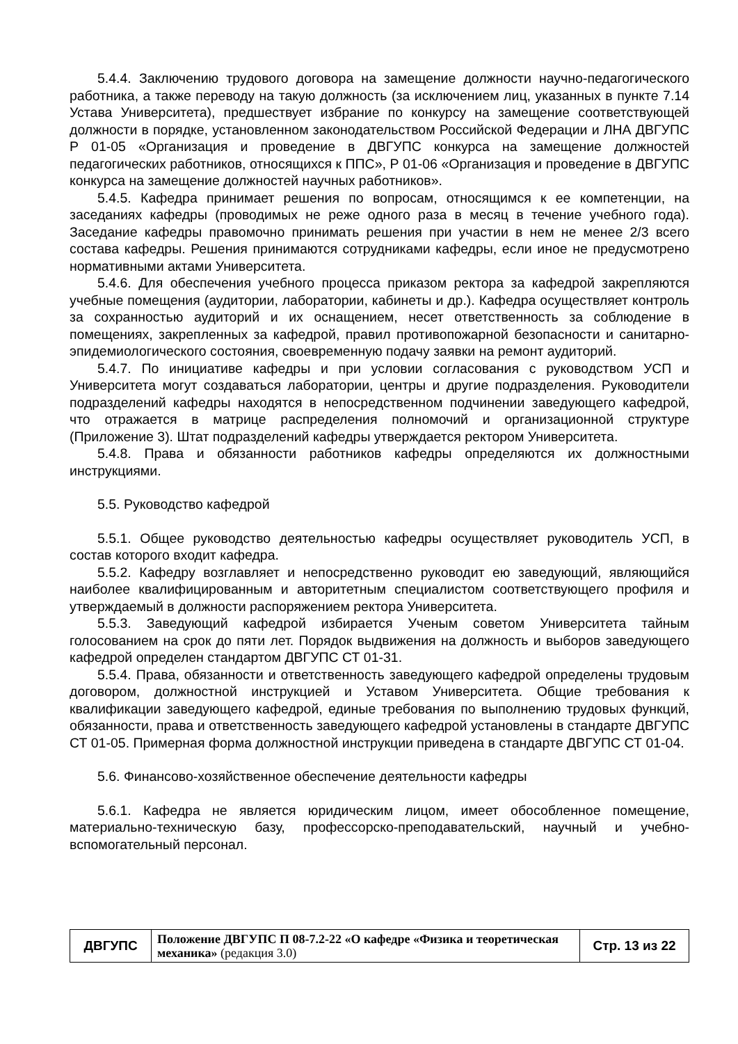5.4.4. Заключению трудового договора на замещение должности научно-педагогического работника, а также переводу на такую должность (за исключением лиц, указанных в пункте 7.14 Устава Университета), предшествует избрание по конкурсу на замещение соответствующей должности в порядке, установленном законодательством Российской Федерации и ЛНА ДВГУПС Р 01-05 «Организация и проведение в ДВГУПС конкурса на замещение должностей педагогических работников, относящихся к ППС», Р 01-06 «Организация и проведение в ДВГУПС конкурса на замещение должностей научных работников».
5.4.5. Кафедра принимает решения по вопросам, относящимся к ее компетенции, на заседаниях кафедры (проводимых не реже одного раза в месяц в течение учебного года). Заседание кафедры правомочно принимать решения при участии в нем не менее 2/3 всего состава кафедры. Решения принимаются сотрудниками кафедры, если иное не предусмотрено нормативными актами Университета.
5.4.6. Для обеспечения учебного процесса приказом ректора за кафедрой закрепляются учебные помещения (аудитории, лаборатории, кабинеты и др.). Кафедра осуществляет контроль за сохранностью аудиторий и их оснащением, несет ответственность за соблюдение в помещениях, закрепленных за кафедрой, правил противопожарной безопасности и санитарно-эпидемиологического состояния, своевременную подачу заявки на ремонт аудиторий.
5.4.7. По инициативе кафедры и при условии согласования с руководством УСП и Университета могут создаваться лаборатории, центры и другие подразделения. Руководители подразделений кафедры находятся в непосредственном подчинении заведующего кафедрой, что отражается в матрице распределения полномочий и организационной структуре (Приложение 3). Штат подразделений кафедры утверждается ректором Университета.
5.4.8. Права и обязанности работников кафедры определяются их должностными инструкциями.
5.5. Руководство кафедрой
5.5.1. Общее руководство деятельностью кафедры осуществляет руководитель УСП, в состав которого входит кафедра.
5.5.2. Кафедру возглавляет и непосредственно руководит ею заведующий, являющийся наиболее квалифицированным и авторитетным специалистом соответствующего профиля и утверждаемый в должности распоряжением ректора Университета.
5.5.3. Заведующий кафедрой избирается Ученым советом Университета тайным голосованием на срок до пяти лет. Порядок выдвижения на должность и выборов заведующего кафедрой определен стандартом ДВГУПС СТ 01-31.
5.5.4. Права, обязанности и ответственность заведующего кафедрой определены трудовым договором, должностной инструкцией и Уставом Университета. Общие требования к квалификации заведующего кафедрой, единые требования по выполнению трудовых функций, обязанности, права и ответственность заведующего кафедрой установлены в стандарте ДВГУПС СТ 01-05. Примерная форма должностной инструкции приведена в стандарте ДВГУПС СТ 01-04.
5.6. Финансово-хозяйственное обеспечение деятельности кафедры
5.6.1. Кафедра не является юридическим лицом, имеет обособленное помещение, материально-техническую базу, профессорско-преподавательский, научный и учебно-вспомогательный персонал.
| ДВГУПС | Положение ДВГУПС П 08-7.2-22 «О кафедре «Физика и теоретическая механика» (редакция 3.0) | Стр. 13 из 22 |